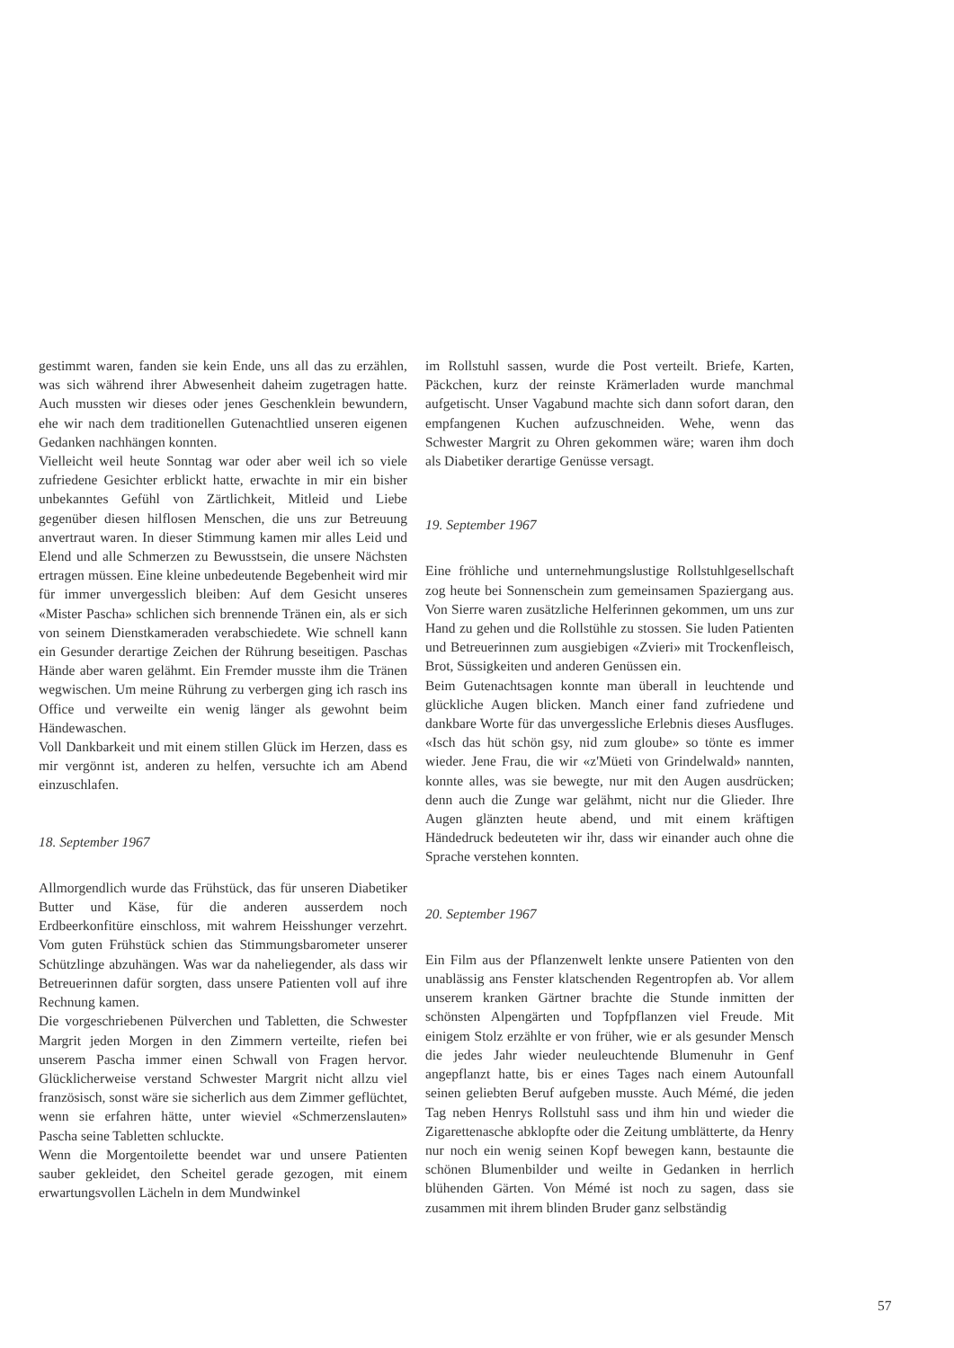gestimmt waren, fanden sie kein Ende, uns all das zu erzählen, was sich während ihrer Abwesenheit daheim zugetragen hatte. Auch mussten wir dieses oder jenes Geschenklein bewundern, ehe wir nach dem traditionellen Gutenachtlied unseren eigenen Gedanken nachhängen konnten.
Vielleicht weil heute Sonntag war oder aber weil ich so viele zufriedene Gesichter erblickt hatte, erwachte in mir ein bisher unbekanntes Gefühl von Zärtlichkeit, Mitleid und Liebe gegenüber diesen hilflosen Menschen, die uns zur Betreuung anvertraut waren. In dieser Stimmung kamen mir alles Leid und Elend und alle Schmerzen zu Bewusstsein, die unsere Nächsten ertragen müssen. Eine kleine unbedeutende Begebenheit wird mir für immer unvergesslich bleiben: Auf dem Gesicht unseres «Mister Pascha» schlichen sich brennende Tränen ein, als er sich von seinem Dienstkameraden verabschiedete. Wie schnell kann ein Gesunder derartige Zeichen der Rührung beseitigen. Paschas Hände aber waren gelähmt. Ein Fremder musste ihm die Tränen wegwischen. Um meine Rührung zu verbergen ging ich rasch ins Office und verweilte ein wenig länger als gewohnt beim Händewaschen.
Voll Dankbarkeit und mit einem stillen Glück im Herzen, dass es mir vergönnt ist, anderen zu helfen, versuchte ich am Abend einzuschlafen.
18. September 1967
Allmorgendlich wurde das Frühstück, das für unseren Diabetiker Butter und Käse, für die anderen ausserdem noch Erdbeerkonfitüre einschloss, mit wahrem Heisshunger verzehrt. Vom guten Frühstück schien das Stimmungsbarometer unserer Schützlinge abzuhängen. Was war da naheliegender, als dass wir Betreuerinnen dafür sorgten, dass unsere Patienten voll auf ihre Rechnung kamen.
Die vorgeschriebenen Pülverchen und Tabletten, die Schwester Margrit jeden Morgen in den Zimmern verteilte, riefen bei unserem Pascha immer einen Schwall von Fragen hervor. Glücklicherweise verstand Schwester Margrit nicht allzu viel französisch, sonst wäre sie sicherlich aus dem Zimmer geflüchtet, wenn sie erfahren hätte, unter wieviel «Schmerzenslauten» Pascha seine Tabletten schluckte.
Wenn die Morgentoilette beendet war und unsere Patienten sauber gekleidet, den Scheitel gerade gezogen, mit einem erwartungsvollen Lächeln in dem Mundwinkel
im Rollstuhl sassen, wurde die Post verteilt. Briefe, Karten, Päckchen, kurz der reinste Krämerladen wurde manchmal aufgetischt. Unser Vagabund machte sich dann sofort daran, den empfangenen Kuchen aufzuschneiden. Wehe, wenn das Schwester Margrit zu Ohren gekommen wäre; waren ihm doch als Diabetiker derartige Genüsse versagt.
19. September 1967
Eine fröhliche und unternehmungslustige Rollstuhlgesellschaft zog heute bei Sonnenschein zum gemeinsamen Spaziergang aus. Von Sierre waren zusätzliche Helferinnen gekommen, um uns zur Hand zu gehen und die Rollstühle zu stossen. Sie luden Patienten und Betreuerinnen zum ausgiebigen «Zvieri» mit Trockenfleisch, Brot, Süssigkeiten und anderen Genüssen ein.
Beim Gutenachtsagen konnte man überall in leuchtende und glückliche Augen blicken. Manch einer fand zufriedene und dankbare Worte für das unvergessliche Erlebnis dieses Ausfluges. «Isch das hüt schön gsy, nid zum gloube» so tönte es immer wieder. Jene Frau, die wir «z'Müeti von Grindelwald» nannten, konnte alles, was sie bewegte, nur mit den Augen ausdrücken; denn auch die Zunge war gelähmt, nicht nur die Glieder. Ihre Augen glänzten heute abend, und mit einem kräftigen Händedruck bedeuteten wir ihr, dass wir einander auch ohne die Sprache verstehen konnten.
20. September 1967
Ein Film aus der Pflanzenwelt lenkte unsere Patienten von den unablässig ans Fenster klatschenden Regentropfen ab. Vor allem unserem kranken Gärtner brachte die Stunde inmitten der schönsten Alpengärten und Topfpflanzen viel Freude. Mit einigem Stolz erzählte er von früher, wie er als gesunder Mensch die jedes Jahr wieder neuleuchtende Blumenuhr in Genf angepflanzt hatte, bis er eines Tages nach einem Autounfall seinen geliebten Beruf aufgeben musste. Auch Mémé, die jeden Tag neben Henrys Rollstuhl sass und ihm hin und wieder die Zigarettenasche abklopfte oder die Zeitung umblätterte, da Henry nur noch ein wenig seinen Kopf bewegen kann, bestaunte die schönen Blumenbilder und weilte in Gedanken in herrlich blühenden Gärten. Von Mémé ist noch zu sagen, dass sie zusammen mit ihrem blinden Bruder ganz selbständig
57